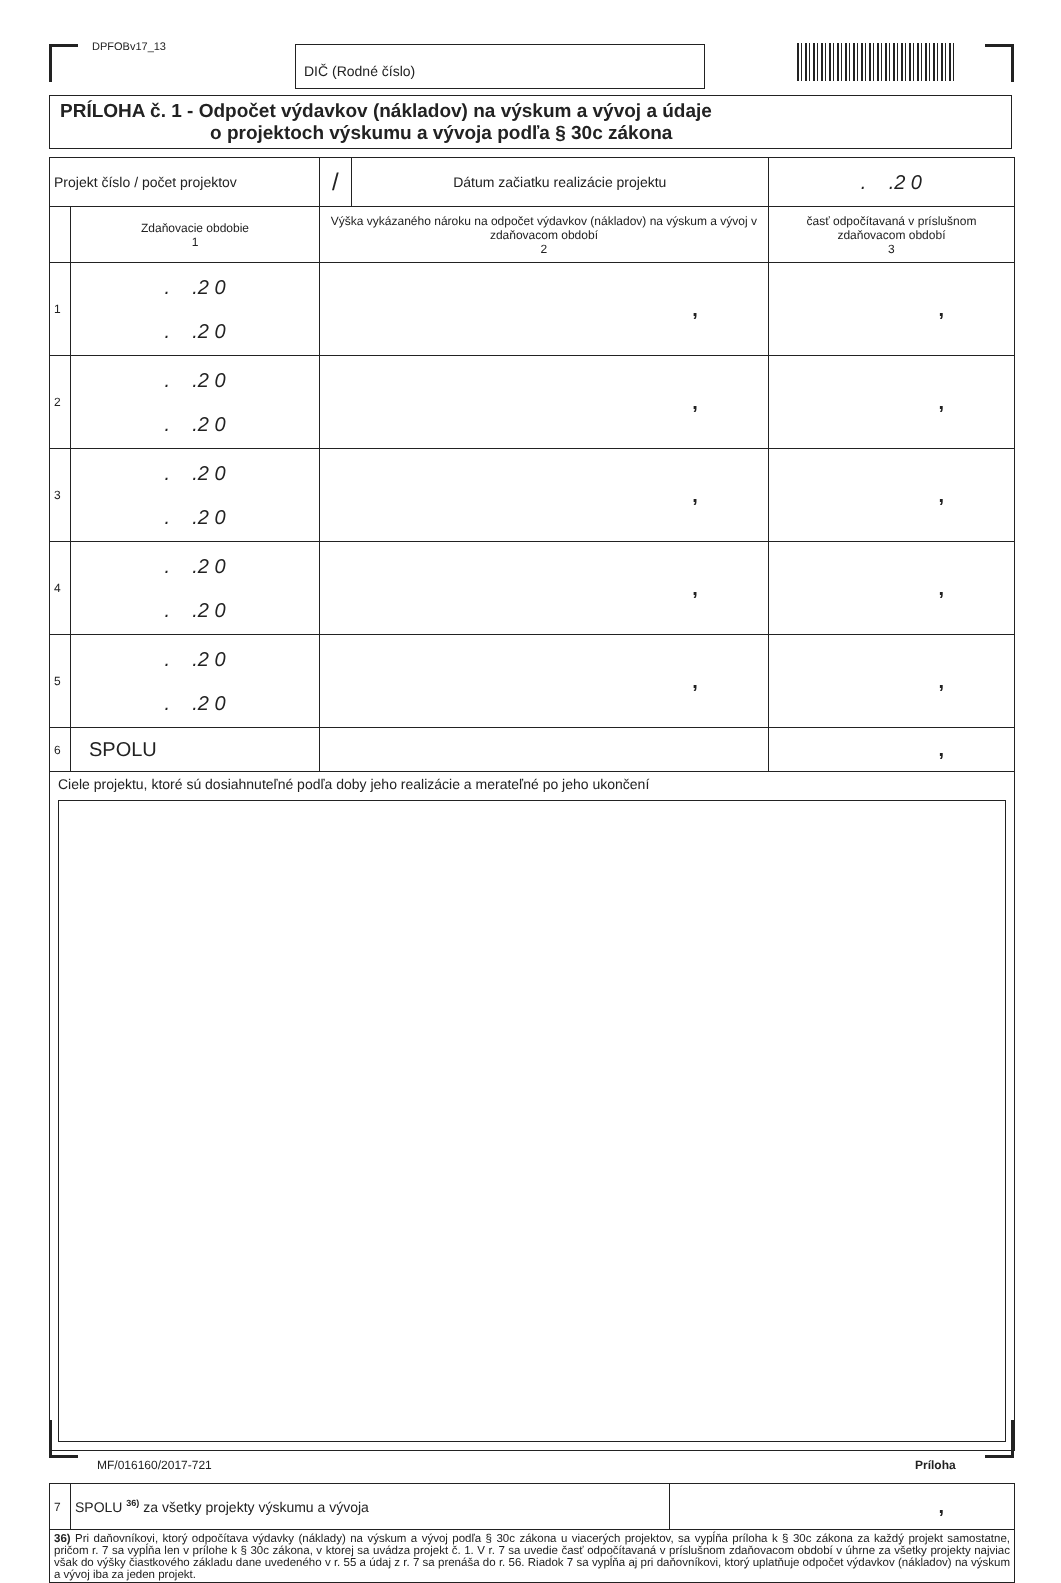DPFOBv17_13 DIČ (Rodné číslo)
PRÍLOHA č. 1 - Odpočet výdavkov (nákladov) na výskum a vývoj a údaje
o projektoch výskumu a vývoja podľa § 30c zákona
| Projekt číslo / počet projektov | | / | Dátum začiatku realizácie projektu | . .2 0 |
| | Zdaňovacie obdobie 1 | Výška vykázaného nároku na odpočet výdavkov (nákladov) na výskum a vývoj v zdaňovacom období 2 | | časť odpočítavaná v príslušnom zdaňovacom období 3 |
| 1 | . .2 0 . .2 0 | , | | , |
| 2 | . .2 0 . .2 0 | , | | , |
| 3 | . .2 0 . .2 0 | , | | , |
| 4 | . .2 0 . .2 0 | , | | , |
| 5 | . .2 0 . .2 0 | , | | , |
| 6 | SPOLU | | | , |
| Ciele projektu, ktoré sú dosiahnuteľné podľa doby jeho realizácie a merateľné po jeho ukončení | | | | |
| 7 | SPOLU <sup>36)</sup> za všetky projekty výskumu a vývoja | , |
| 36) Pri daňovníkovi, ktorý odpočítava výdavky (náklady) na výskum a vývoj podľa § 30c zákona u viacerých projektov, sa vypĺňa príloha k § 30c zákona za každý projekt samostatne, pričom r. 7 sa vypĺňa len v prílohe k § 30c zákona, v ktorej sa uvádza projekt č. 1. V r. 7 sa uvedie časť odpočítavaná v príslušnom zdaňovacom období v úhrne za všetky projekty najviac však do výšky čiastkového základu dane uvedeného v r. 55 a údaj z r. 7 sa prenáša do r. 56. Riadok 7 sa vypĺňa aj pri daňovníkovi, ktorý uplatňuje odpočet výdavkov (nákladov) na výskum a vývoj iba za jeden projekt. | | |
MF/016160/2017-721 Príloha